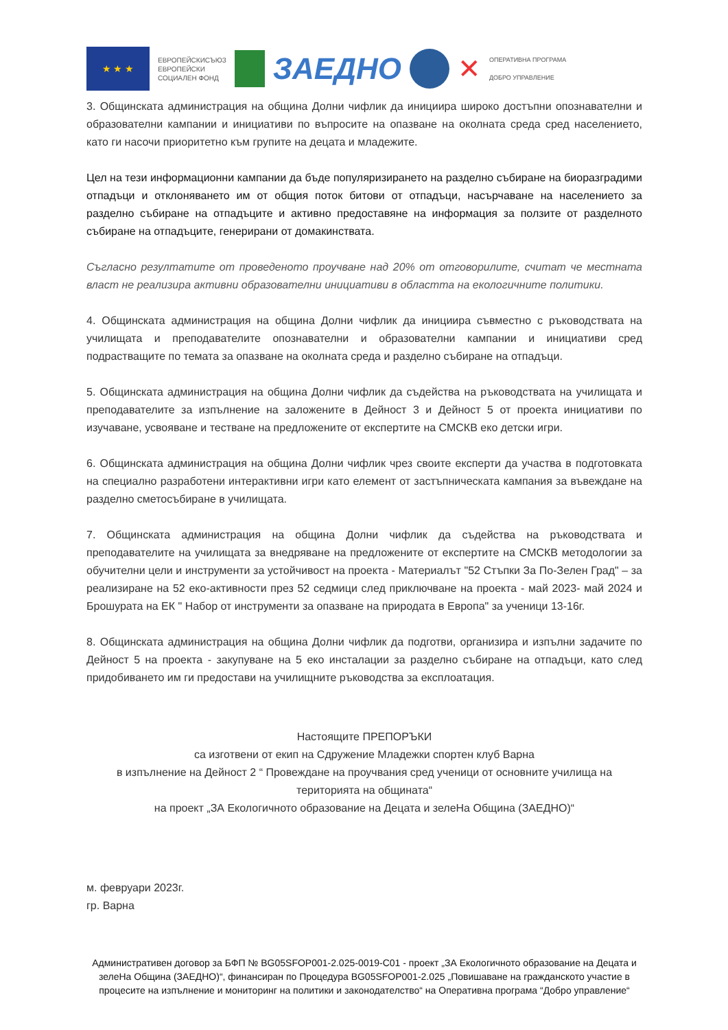★ ★ ★
ЕВРОПЕЙСКИСЪЮЗ
ЕВРОПЕЙСКИ
СОЦИАЛЕН ФОНД
ЗАЕДНО ✕
ОПЕРАТИВНА ПРОГРАМА
ДОБРО УПРАВЛЕНИЕ
3. Общинската администрация на община Долни чифлик да инициира широко достъпни опознавателни и образователни кампании и инициативи по въпросите на опазване на околната среда сред населението, като ги насочи приоритетно към групите на децата и младежите.
Цел на тези информационни кампании да бъде популяризирането на разделно събиране на биоразградими отпадъци и отклоняването им от общия поток битови от отпадъци, насърчаване на населението за разделно събиране на отпадъците и активно предоставяне на информация за ползите от разделното събиране на отпадъците, генерирани от домакинствата.
Съгласно резултатите от проведеното проучване над 20% от отговорилите, считат че местната власт не реализира активни образователни инициативи в областта на екологичните политики.
4. Общинската администрация на община Долни чифлик да инициира съвместно с ръководствата на училищата и преподавателите опознавателни и образователни кампании и инициативи сред подрастващите по темата за опазване на околната среда и разделно събиране на отпадъци.
5. Общинската администрация на община Долни чифлик да съдейства на ръководствата на училищата и преподавателите за изпълнение на заложените в Дейност 3 и Дейност 5 от проекта инициативи по изучаване, усвояване и тестване на предложените от експертите на СМСКВ еко детски игри.
6. Общинската администрация на община Долни чифлик чрез своите експерти да участва в подготовката на специално разработени интерактивни игри като елемент от застъпническата кампания за въвеждане на разделно сметосъбиране в училищата.
7. Общинската администрация на община Долни чифлик да съдейства на ръководствата и преподавателите на училищата за внедряване на предложените от експертите на СМСКВ методологии за обучителни цели и инструменти за устойчивост на проекта - Материалът "52 Стъпки За По-Зелен Град" – за реализиране на 52 еко-активности през 52 седмици след приключване на проекта - май 2023- май 2024 и Брошурата на ЕК " Набор от инструменти за опазване на природата в Европа" за ученици 13-16г.
8. Общинската администрация на община Долни чифлик да подготви, организира и изпълни задачите по Дейност 5 на проекта - закупуване на 5 еко инсталации за разделно събиране на отпадъци, като след придобиването им ги предостави на училищните ръководства за експлоатация.
Настоящите ПРЕПОРЪКИ
са изготвени от екип на Сдружение Младежки спортен клуб Варна
в изпълнение на Дейност 2 “ Провеждане на проучвания сред ученици от основните училища на територията на общината“
на проект „ЗА Екологичното образование на Децата и зелеНа Община (ЗАЕДНО)“
м. февруари 2023г.
гр. Варна
Административен договор за БФП № BG05SFOP001-2.025-0019-C01 - проект „ЗА Екологичното образование на Децата и зелеНа Община (ЗАЕДНО)“, финансиран по Процедура BG05SFOP001-2.025 „Повишаване на гражданското участие в процесите на изпълнение и мониторинг на политики и законодателство“ на Оперативна програма “Добро управление“